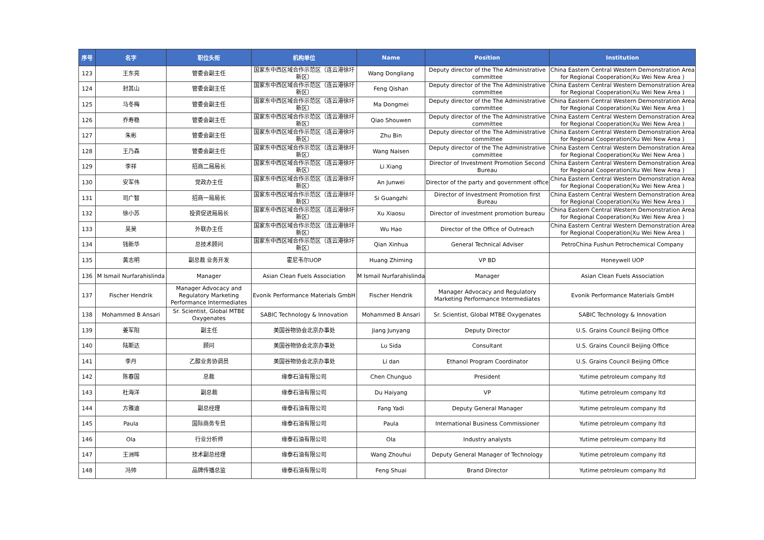| 序号 | 名字 | 职位头衔 | 机构单位 | Name | Position | Institution |
| --- | --- | --- | --- | --- | --- | --- |
| 123 | 王东亮 | 管委会副主任 | 国家东中西区域合作示范区（连云港徐圩新区） | Wang Dongliang | Deputy director of the The Administrative committee | China Eastern Central Western Demonstration Area for Regional Cooperation(Xu Wei New Area ) |
| 124 | 封其山 | 管委会副主任 | 国家东中西区域合作示范区（连云港徐圩新区） | Feng Qishan | Deputy director of the The Administrative committee | China Eastern Central Western Demonstration Area for Regional Cooperation(Xu Wei New Area ) |
| 125 | 马冬梅 | 管委会副主任 | 国家东中西区域合作示范区（连云港徐圩新区） | Ma Dongmei | Deputy director of the The Administrative committee | China Eastern Central Western Demonstration Area for Regional Cooperation(Xu Wei New Area ) |
| 126 | 乔寿稳 | 管委会副主任 | 国家东中西区域合作示范区（连云港徐圩新区） | Qiao Shouwen | Deputy director of the The Administrative committee | China Eastern Central Western Demonstration Area for Regional Cooperation(Xu Wei New Area ) |
| 127 | 朱彬 | 管委会副主任 | 国家东中西区域合作示范区（连云港徐圩新区） | Zhu Bin | Deputy director of the The Administrative committee | China Eastern Central Western Demonstration Area for Regional Cooperation(Xu Wei New Area ) |
| 128 | 王乃森 | 管委会副主任 | 国家东中西区域合作示范区（连云港徐圩新区） | Wang Naisen | Deputy director of the The Administrative committee | China Eastern Central Western Demonstration Area for Regional Cooperation(Xu Wei New Area ) |
| 129 | 李祥 | 招商二局局长 | 国家东中西区域合作示范区（连云港徐圩新区） | Li Xiang | Director of Investment Promotion Second Bureau | China Eastern Central Western Demonstration Area for Regional Cooperation(Xu Wei New Area ) |
| 130 | 安军伟 | 党政办主任 | 国家东中西区域合作示范区（连云港徐圩新区） | An Junwei | Director of the party and government office | China Eastern Central Western Demonstration Area for Regional Cooperation(Xu Wei New Area ) |
| 131 | 司广智 | 招商一局局长 | 国家东中西区域合作示范区（连云港徐圩新区） | Si Guangzhi | Director of Investment Promotion first Bureau | China Eastern Central Western Demonstration Area for Regional Cooperation(Xu Wei New Area ) |
| 132 | 徐小苏 | 投资促进局局长 | 国家东中西区域合作示范区（连云港徐圩新区） | Xu Xiaosu | Director of investment promotion bureau | China Eastern Central Western Demonstration Area for Regional Cooperation(Xu Wei New Area ) |
| 133 | 吴昊 | 外联办主任 | 国家东中西区域合作示范区（连云港徐圩新区） | Wu Hao | Director of the Office of Outreach | China Eastern Central Western Demonstration Area for Regional Cooperation(Xu Wei New Area ) |
| 134 | 钱新华 | 总技术顾问 | 国家东中西区域合作示范区（连云港徐圩新区） | Qian Xinhua | General Technical Adviser | PetroChina Fushun Petrochemical Company |
| 135 | 黄志明 | 副总裁 业务开发 | 霍尼韦尔UOP | Huang Zhiming | VP BD | Honeywell UOP |
| 136 | M Ismail Nurfarahislinda | Manager | Asian Clean Fuels Association | M Ismail Nurfarahislinda | Manager | Asian Clean Fuels Association |
| 137 | Fischer Hendrik | Manager Advocacy and Regulatory Marketing Performance Intermediates | Evonik Performance Materials GmbH | Fischer Hendrik | Manager Advocacy and Regulatory Marketing Performance Intermediates | Evonik Performance Materials GmbH |
| 138 | Mohammed B Ansari | Sr. Scientist, Global MTBE Oxygenates | SABIC Technology & Innovation | Mohammed B Ansari | Sr. Scientist, Global MTBE Oxygenates | SABIC Technology & Innovation |
| 139 | 姜军阳 | 副主任 | 美国谷物协会北京办事处 | Jiang Junyang | Deputy Director | U.S. Grains Council Beijing Office |
| 140 | 陆斯达 | 顾问 | 美国谷物协会北京办事处 | Lu Sida | Consultant | U.S. Grains Council Beijing Office |
| 141 | 李丹 | 乙醇业务协调员 | 美国谷物协会北京办事处 | Li dan | Ethanol Program Coordinator | U.S. Grains Council Beijing Office |
| 142 | 陈春国 | 总裁 | 缘泰石油有限公司 | Chen Chunguo | President | Yutime petroleum company ltd |
| 143 | 杜海洋 | 副总裁 | 缘泰石油有限公司 | Du Haiyang | VP | Yutime petroleum company ltd |
| 144 | 方雅迪 | 副总经理 | 缘泰石油有限公司 | Fang Yadi | Deputy General Manager | Yutime petroleum company ltd |
| 145 | Paula | 国际商务专员 | 缘泰石油有限公司 | Paula | International Business Commissioner | Yutime petroleum company ltd |
| 146 | Ola | 行业分析师 | 缘泰石油有限公司 | Ola | Industry analysts | Yutime petroleum company ltd |
| 147 | 王洲晖 | 技术副总经理 | 缘泰石油有限公司 | Wang Zhouhui | Deputy General Manager of Technology | Yutime petroleum company ltd |
| 148 | 冯帅 | 品牌传播总监 | 缘泰石油有限公司 | Feng Shuai | Brand Director | Yutime petroleum company ltd |